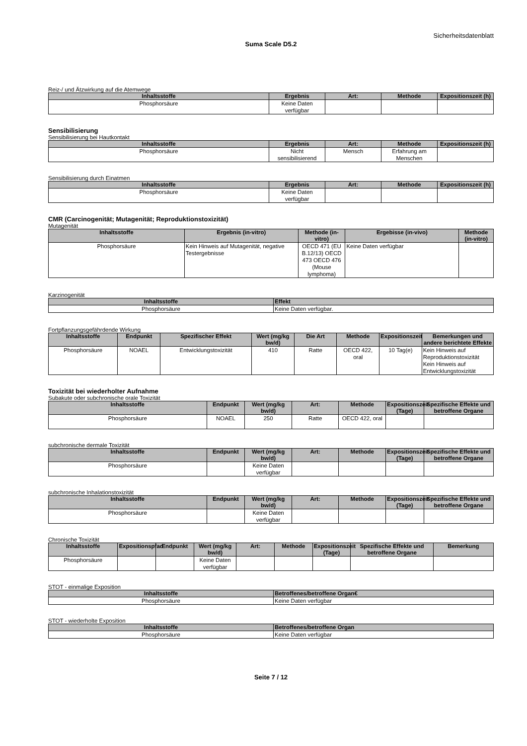Sicherheitsdatenblatt
Suma Scale D5.2
Reiz-/ und Ätzwirkung auf die Atemwege
| Inhaltsstoffe | Ergebnis | Art: | Methode | Expositionszeit (h) |
| --- | --- | --- | --- | --- |
| Phosphorsäure | Keine Daten verfügbar | | | |
Sensibilisierung
Sensibilisierung bei Hautkontakt
| Inhaltsstoffe | Ergebnis | Art: | Methode | Expositionszeit (h) |
| --- | --- | --- | --- | --- |
| Phosphorsäure | Nicht sensibilisierend | Mensch | Erfahrung am Menschen | |
Sensibilisierung durch Einatmen
| Inhaltsstoffe | Ergebnis | Art: | Methode | Expositionszeit (h) |
| --- | --- | --- | --- | --- |
| Phosphorsäure | Keine Daten verfügbar | | | |
CMR (Carcinogenität; Mutagenität; Reproduktionstoxizität)
Mutagenität
| Inhaltsstoffe | Ergebnis (in-vitro) | Methode (in-vitro) | Ergebisse (in-vivo) | Methode (in-vitro) |
| --- | --- | --- | --- | --- |
| Phosphorsäure | Kein Hinweis auf Mutagenität, negative Testergebnisse | OECD 471 (EU B.12/13) OECD 473 OECD 476 (Mouse lymphoma) | Keine Daten verfügbar | |
Karzinogenität
| Inhaltsstoffe | Effekt |
| --- | --- |
| Phosphorsäure | Keine Daten verfügbar. |
Fortpflanzungsgefährdende Wirkung
| Inhaltsstoffe | Endpunkt | Spezifischer Effekt | Wert (mg/kg bw/d) | Die Art | Methode | Expositionszeit | Bemerkungen und andere berichtete Effekte |
| --- | --- | --- | --- | --- | --- | --- | --- |
| Phosphorsäure | NOAEL | Entwicklungstoxizität | 410 | Ratte | OECD 422, oral | 10 Tag(e) | Kein Hinweis auf Reproduktionstoxizität Kein Hinweis auf Entwicklungstoxizität |
Toxizität bei wiederholter Aufnahme
Subakute oder subchronische orale Toxizität
| Inhaltsstoffe | Endpunkt | Wert (mg/kg bw/d) | Art: | Methode | Expositionszeit (Tage) | Spezifische Effekte und betroffene Organe |
| --- | --- | --- | --- | --- | --- | --- |
| Phosphorsäure | NOAEL | 250 | Ratte | OECD 422, oral | | |
subchronische dermale Toxizität
| Inhaltsstoffe | Endpunkt | Wert (mg/kg bw/d) | Art: | Methode | Expositionszeit (Tage) | Spezifische Effekte und betroffene Organe |
| --- | --- | --- | --- | --- | --- | --- |
| Phosphorsäure | | Keine Daten verfügbar | | | | |
subchronische Inhalationstoxizität
| Inhaltsstoffe | Endpunkt | Wert (mg/kg bw/d) | Art: | Methode | Expositionszeit (Tage) | Spezifische Effekte und betroffene Organe |
| --- | --- | --- | --- | --- | --- | --- |
| Phosphorsäure | | Keine Daten verfügbar | | | | |
Chronische Toxizität
| Inhaltsstoffe | Expositionspfad | Endpunkt | Wert (mg/kg bw/d) | Art: | Methode | Expositionszeit (Tage) | Spezifische Effekte und betroffene Organe | Bemerkung |
| --- | --- | --- | --- | --- | --- | --- | --- | --- |
| Phosphorsäure | | | Keine Daten verfügbar | | | | | |
STOT - einmalige Exposition
| Inhaltsstoffe | Betroffenes/betroffene Organ€ |
| --- | --- |
| Phosphorsäure | Keine Daten verfügbar |
STOT - wiederholte Exposition
| Inhaltsstoffe | Betroffenes/betroffene Organ |
| --- | --- |
| Phosphorsäure | Keine Daten verfügbar |
Seite 7 / 12